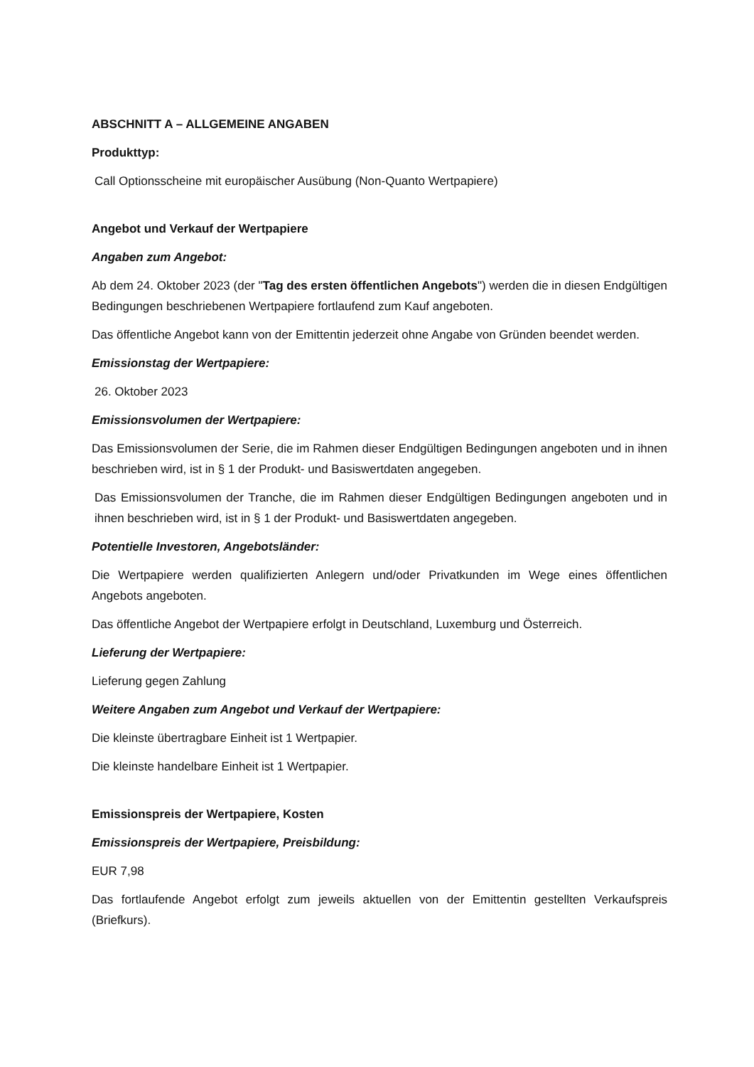ABSCHNITT A – ALLGEMEINE ANGABEN
Produkttyp:
Call Optionsscheine mit europäischer Ausübung (Non-Quanto Wertpapiere)
Angebot und Verkauf der Wertpapiere
Angaben zum Angebot:
Ab dem 24. Oktober 2023 (der "Tag des ersten öffentlichen Angebots") werden die in diesen Endgültigen Bedingungen beschriebenen Wertpapiere fortlaufend zum Kauf angeboten.
Das öffentliche Angebot kann von der Emittentin jederzeit ohne Angabe von Gründen beendet werden.
Emissionstag der Wertpapiere:
26. Oktober 2023
Emissionsvolumen der Wertpapiere:
Das Emissionsvolumen der Serie, die im Rahmen dieser Endgültigen Bedingungen angeboten und in ihnen beschrieben wird, ist in § 1 der Produkt- und Basiswertdaten angegeben.
Das Emissionsvolumen der Tranche, die im Rahmen dieser Endgültigen Bedingungen angeboten und in ihnen beschrieben wird, ist in § 1 der Produkt- und Basiswertdaten angegeben.
Potentielle Investoren, Angebotsländer:
Die Wertpapiere werden qualifizierten Anlegern und/oder Privatkunden im Wege eines öffentlichen Angebots angeboten.
Das öffentliche Angebot der Wertpapiere erfolgt in Deutschland, Luxemburg und Österreich.
Lieferung der Wertpapiere:
Lieferung gegen Zahlung
Weitere Angaben zum Angebot und Verkauf der Wertpapiere:
Die kleinste übertragbare Einheit ist 1 Wertpapier.
Die kleinste handelbare Einheit ist 1 Wertpapier.
Emissionspreis der Wertpapiere, Kosten
Emissionspreis der Wertpapiere, Preisbildung:
EUR 7,98
Das fortlaufende Angebot erfolgt zum jeweils aktuellen von der Emittentin gestellten Verkaufspreis (Briefkurs).